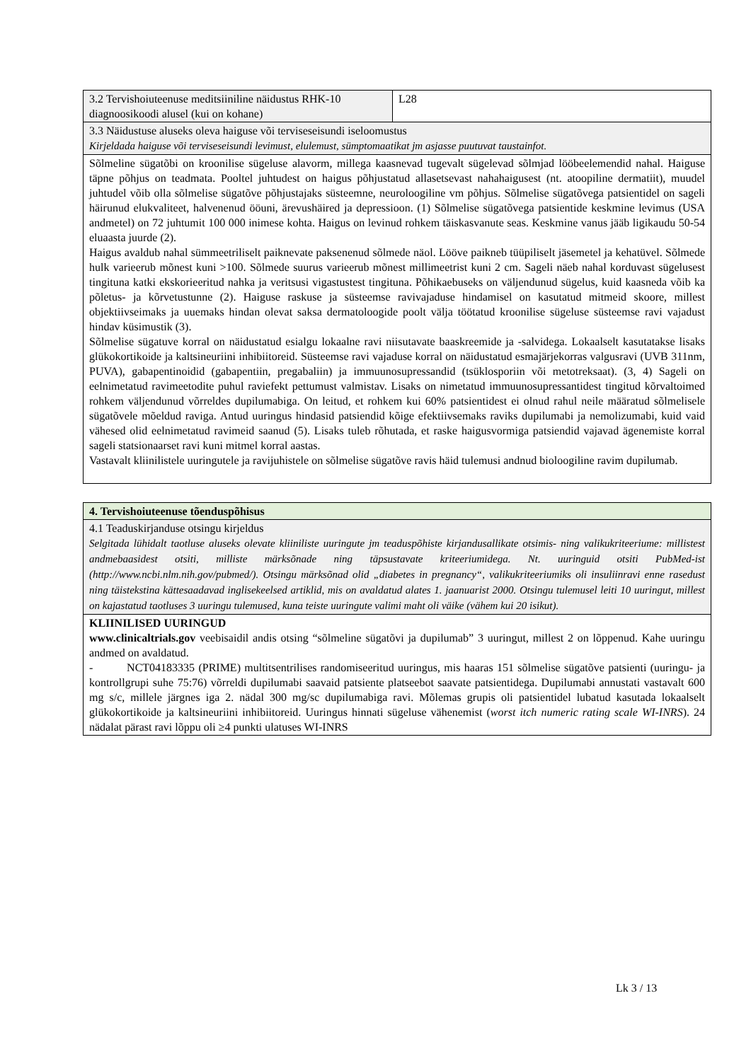| 3.2 Tervishoiuteenuse meditsiiniline näidustus RHK-10 diagnoosikoodi alusel (kui on kohane) | L28 |
| 3.3 Näidustuse aluseks oleva haiguse või terviseseisundi iseloomustus Kirjeldada haiguse või terviseseisundi levimust, elulemust, sümptomaatikat jm asjasse puutuvat taustainfot. | |
| Sõlmeline sügatõbi on kroonilise sügeluse alavorm, millega kaasnevad tugevalt sügelevad sõlmjad lööbeelemendid nahal. Haiguse täpne põhjus on teadmata. Pooltel juhtudest on haigus põhjustatud allasetsevast nahahaigusest (nt. atoopiline dermatiit), muudel juhtudel võib olla sõlmelise sügatõve põhjustajaks süsteemne, neuroloogiline vm põhjus. Sõlmelise sügatõvega patsientidel on sageli häirunud elukvaliteet, halvenenud ööuni, ärevushäired ja depressioon. (1) Sõlmelise sügatõvega patsientide keskmine levimus (USA andmetel) on 72 juhtumit 100 000 inimese kohta. Haigus on levinud rohkem täiskasvanute seas. Keskmine vanus jääb ligikaudu 50-54 eluaasta juurde (2). Haigus avaldub nahal sümmeetriliselt paiknevate paksenenud sõlmede näol. Lööve paikneb tüüpiliselt jäsemetel ja kehatüvel. Sõlmede hulk varieerub mõnest kuni >100. Sõlmede suurus varieerub mõnest millimeetrist kuni 2 cm. Sageli näeb nahal korduvast sügelusest tingituna katki ekskorieeritud nahka ja veritsusi vigastustest tingituna. Põhikaebuseks on väljendunud sügelus, kuid kaasneda võib ka põletus- ja kõrvetustunne (2). Haiguse raskuse ja süsteemse ravivajaduse hindamisel on kasutatud mitmeid skoore, millest objektiivseimaks ja uuemaks hindan olevat saksa dermatoloogide poolt välja töötatud kroonilise sügeluse süsteemse ravi vajadust hindav küsimustik (3). Sõlmelise sügatuve korral on näidustatud esialgu lokaalne ravi niisutavate baaskreemide ja -salvidega. Lokaalselt kasutatakse lisaks glükokortikoide ja kaltsineuriini inhibiitoreid. Süsteemse ravi vajaduse korral on näidustatud esmajärjekorras valgusravi (UVB 311nm, PUVA), gabapentinoidid (gabapentiin, pregabaliin) ja immuunosupressandid (tsüklosporiin või metotreksaat). (3, 4) Sageli on eelnimetatud ravimeetodite puhul raviefekt pettumust valmistav. Lisaks on nimetatud immuunosupressantidest tingitud kõrvaltoimed rohkem väljendunud võrreldes dupilumabiga. On leitud, et rohkem kui 60% patsientidest ei olnud rahul neile määratud sõlmelisele sügatõvele mõeldud raviga. Antud uuringus hindasid patsiendid kõige efektiivsemaks raviks dupilumabi ja nemolizumabi, kuid vaid vähesed olid eelnimetatud ravimeid saanud (5). Lisaks tuleb rõhutada, et raske haigusvormiga patsiendid vajavad ägenemiste korral sageli statsionaarset ravi kuni mitmel korral aastas. Vastavalt kliinilistele uuringutele ja ravijuhistele on sõlmelise sügatõve ravis häid tulemusi andnud bioloogiline ravim dupilumab. | |
| 4. Tervishoiuteenuse tõenduspõhisus |
| 4.1 Teaduskirjanduse otsingu kirjeldus Selgitada lühidalt taotluse aluseks olevate kliiniliste uuringute jm teaduspõhiste kirjandusallikate otsimis- ning valikukriteeriume: millistest andmebaasidest otsiti, milliste märksõnade ning täpsustavate kriteeriumidega. Nt. uuringuid otsiti PubMed-ist (http://www.ncbi.nlm.nih.gov/pubmed/). Otsingu märksõnad olid „diabetes in pregnancy“, valikukriteeriumiks oli insuliinravi enne rasedust ning täistekstina kättesaadavad inglisekeelsed artiklid, mis on avaldatud alates 1. jaanuarist 2000. Otsingu tulemusel leiti 10 uuringut, millest on kajastatud taotluses 3 uuringu tulemused, kuna teiste uuringute valimi maht oli väike (vähem kui 20 isikut). |
| KLIINILISED UURINGUD www.clinicaltrials.gov veebisaidil andis otsing “sõlmeline sügatõvi ja dupilumab” 3 uuringut, millest 2 on lõppenud. Kahe uuringu andmed on avaldatud. - NCT04183335 (PRIME) multitsentrilises randomiseeritud uuringus, mis haaras 151 sõlmelise sügatõve patsienti (uuringu- ja kontrollgrupi suhe 75:76) võrreldi dupilumabi saavaid patsiente platseebot saavate patsientidega. Dupilumabi annustati vastavalt 600 mg s/c, millele järgnes iga 2. nädal 300 mg/sc dupilumabiga ravi. Mõlemas grupis oli patsientidel lubatud kasutada lokaalselt glükokortikoide ja kaltsineuriini inhibiitoreid. Uuringus hinnati sügeluse vähenemist ( worst itch numeric rating scale WI-INRS ). 24 nädalat pärast ravi lõppu oli ≥4 punkti ulatuses WI-INRS |
Lk 3 / 13